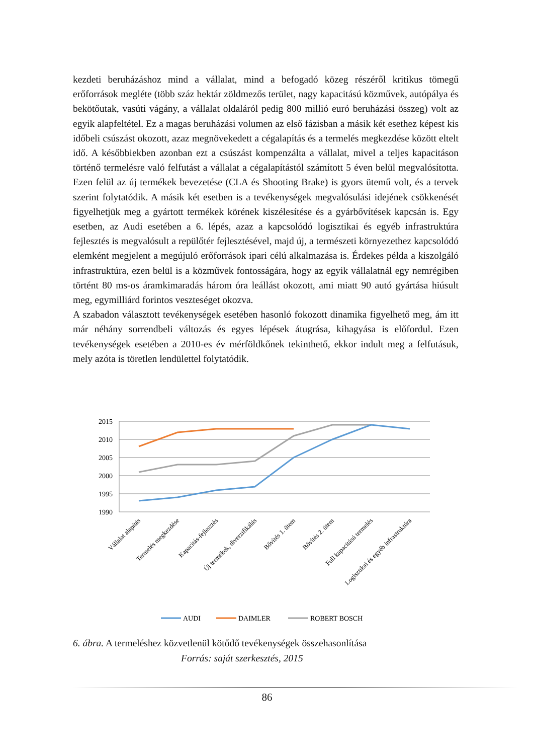kezdeti beruházáshoz mind a vállalat, mind a befogadó közeg részéről kritikus tömegű erőforrások megléte (több száz hektár zöldmezős terület, nagy kapacitású közművek, autópálya és bekötőutak, vasúti vágány, a vállalat oldaláról pedig 800 millió euró beruházási összeg) volt az egyik alapfeltétel. Ez a magas beruházási volumen az első fázisban a másik két esethez képest kis időbeli csúszást okozott, azaz megnövekedett a cégalapítás és a termelés megkezdése között eltelt idő. A későbbiekben azonban ezt a csúszást kompenzálta a vállalat, mivel a teljes kapacitáson történő termelésre való felfutást a vállalat a cégalapítástól számított 5 éven belül megvalósította. Ezen felül az új termékek bevezetése (CLA és Shooting Brake) is gyors ütemű volt, és a tervek szerint folytatódik. A másik két esetben is a tevékenységek megvalósulási idejének csökkenését figyelhetjük meg a gyártott termékek körének kiszélesítése és a gyárbővítések kapcsán is. Egy esetben, az Audi esetében a 6. lépés, azaz a kapcsolódó logisztikai és egyéb infrastruktúra fejlesztés is megvalósult a repülőtér fejlesztésével, majd új, a természeti környezethez kapcsolódó elemként megjelent a megújuló erőforrások ipari célú alkalmazása is. Érdekes példa a kiszolgáló infrastruktúra, ezen belül is a közművek fontosságára, hogy az egyik vállalatnál egy nemrégiben történt 80 ms-os áramkimaradás három óra leállást okozott, ami miatt 90 autó gyártása hiúsult meg, egymilliárd forintos veszteséget okozva.
A szabadon választott tevékenységek esetében hasonló fokozott dinamika figyelhető meg, ám itt már néhány sorrendbeli változás és egyes lépések átugrása, kihagyása is előfordul. Ezen tevékenységek esetében a 2010-es év mérföldkőnek tekinthető, ekkor indult meg a felfutásuk, mely azóta is töretlen lendülettel folytatódik.
2015
2010
2005
2000
1995
1990
Vállalat alapítás
Termelés megkezdése
Kapacitás-fejlesztés
Új termékek, diverzifikálás
Bővítés 1. ütem
Bővítés 2. ütem
Full kapacitású termelés
Logisztikai és egyéb infrastruktúra
AUDI
DAIMLER
ROBERT BOSCH
6. ábra. A termeléshez közvetlenül kötődő tevékenységek összehasonlítása
Forrás: saját szerkesztés, 2015
86